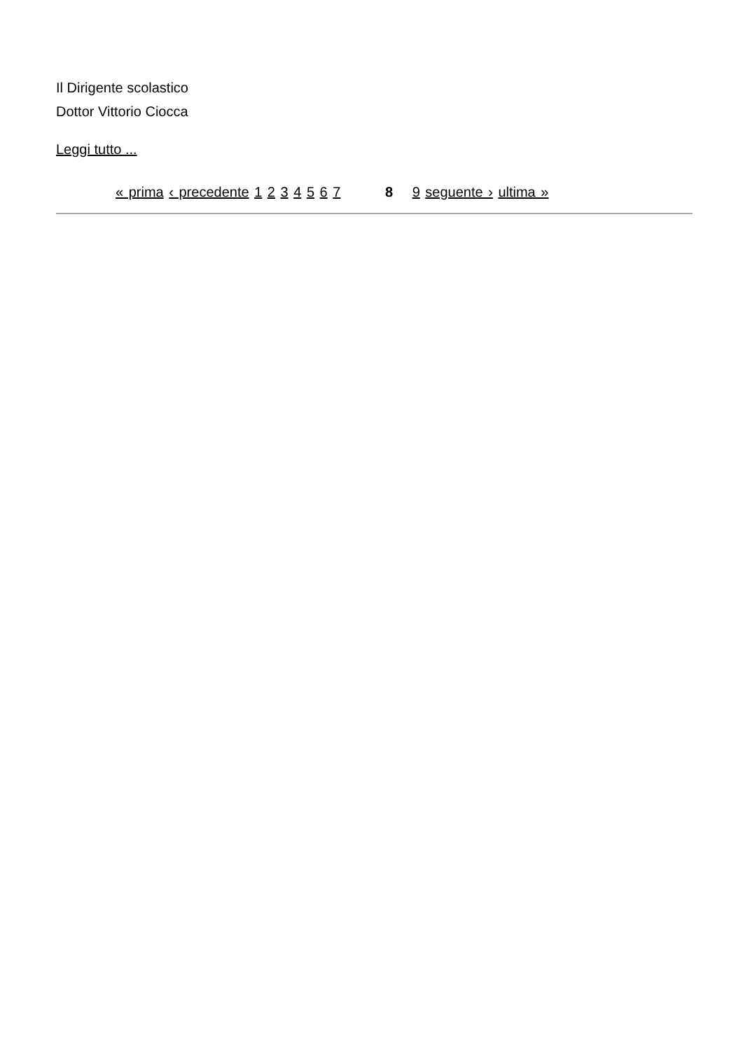Il Dirigente scolastico
Dottor Vittorio Ciocca
Leggi tutto ...
« prima ‹ precedente 1 2 3 4 5 6 7 8 9 seguente › ultima »